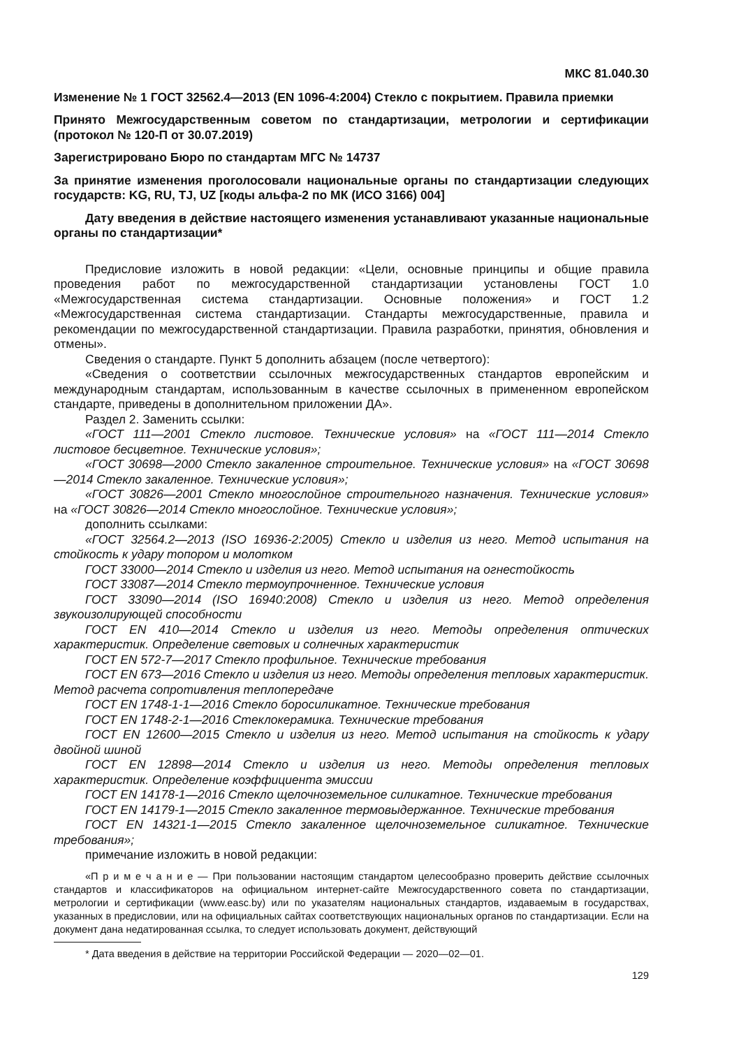МКС 81.040.30
Изменение № 1 ГОСТ 32562.4—2013 (EN 1096-4:2004) Стекло с покрытием. Правила приемки
Принято Межгосударственным советом по стандартизации, метрологии и сертификации (протокол № 120-П от 30.07.2019)
Зарегистрировано Бюро по стандартам МГС № 14737
За принятие изменения проголосовали национальные органы по стандартизации следующих государств: KG, RU, TJ, UZ [коды альфа-2 по МК (ИСО 3166) 004]
Дату введения в действие настоящего изменения устанавливают указанные национальные органы по стандартизации*
Предисловие изложить в новой редакции: «Цели, основные принципы и общие правила проведения работ по межгосударственной стандартизации установлены ГОСТ 1.0 «Межгосударственная система стандартизации. Основные положения» и ГОСТ 1.2 «Межгосударственная система стандартизации. Стандарты межгосударственные, правила и рекомендации по межгосударственной стандартизации. Правила разработки, принятия, обновления и отмены».
Сведения о стандарте. Пункт 5 дополнить абзацем (после четвертого):
«Сведения о соответствии ссылочных межгосударственных стандартов европейским и международным стандартам, использованным в качестве ссылочных в примененном европейском стандарте, приведены в дополнительном приложении ДА».
Раздел 2. Заменить ссылки:
«ГОСТ 111—2001 Стекло листовое. Технические условия» на «ГОСТ 111—2014 Стекло листовое бесцветное. Технические условия»;
«ГОСТ 30698—2000 Стекло закаленное строительное. Технические условия» на «ГОСТ 30698—2014 Стекло закаленное. Технические условия»;
«ГОСТ 30826—2001 Стекло многослойное строительного назначения. Технические условия» на «ГОСТ 30826—2014 Стекло многослойное. Технические условия»;
дополнить ссылками:
«ГОСТ 32564.2—2013 (ISO 16936-2:2005) Стекло и изделия из него. Метод испытания на стойкость к удару топором и молотком
ГОСТ 33000—2014 Стекло и изделия из него. Метод испытания на огнестойкость
ГОСТ 33087—2014 Стекло термоупрочненное. Технические условия
ГОСТ 33090—2014 (ISO 16940:2008) Стекло и изделия из него. Метод определения звукоизолирующей способности
ГОСТ EN 410—2014 Стекло и изделия из него. Методы определения оптических характеристик. Определение световых и солнечных характеристик
ГОСТ EN 572-7—2017 Стекло профильное. Технические требования
ГОСТ EN 673—2016 Стекло и изделия из него. Методы определения тепловых характеристик. Метод расчета сопротивления теплопередаче
ГОСТ EN 1748-1-1—2016 Стекло боросиликатное. Технические требования
ГОСТ EN 1748-2-1—2016 Стеклокерамика. Технические требования
ГОСТ EN 12600—2015 Стекло и изделия из него. Метод испытания на стойкость к удару двойной шиной
ГОСТ EN 12898—2014 Стекло и изделия из него. Методы определения тепловых характеристик. Определение коэффициента эмиссии
ГОСТ EN 14178-1—2016 Стекло щелочноземельное силикатное. Технические требования
ГОСТ EN 14179-1—2015 Стекло закаленное термовыдержанное. Технические требования
ГОСТ EN 14321-1—2015 Стекло закаленное щелочноземельное силикатное. Технические требования»;
примечание изложить в новой редакции:
«П р и м е ч а н и е — При пользовании настоящим стандартом целесообразно проверить действие ссылочных стандартов и классификаторов на официальном интернет-сайте Межгосударственного совета по стандартизации, метрологии и сертификации (www.easc.by) или по указателям национальных стандартов, издаваемым в государствах, указанных в предисловии, или на официальных сайтах соответствующих национальных органов по стандартизации. Если на документ дана недатированная ссылка, то следует использовать документ, действующий
* Дата введения в действие на территории Российской Федерации — 2020—02—01.
129